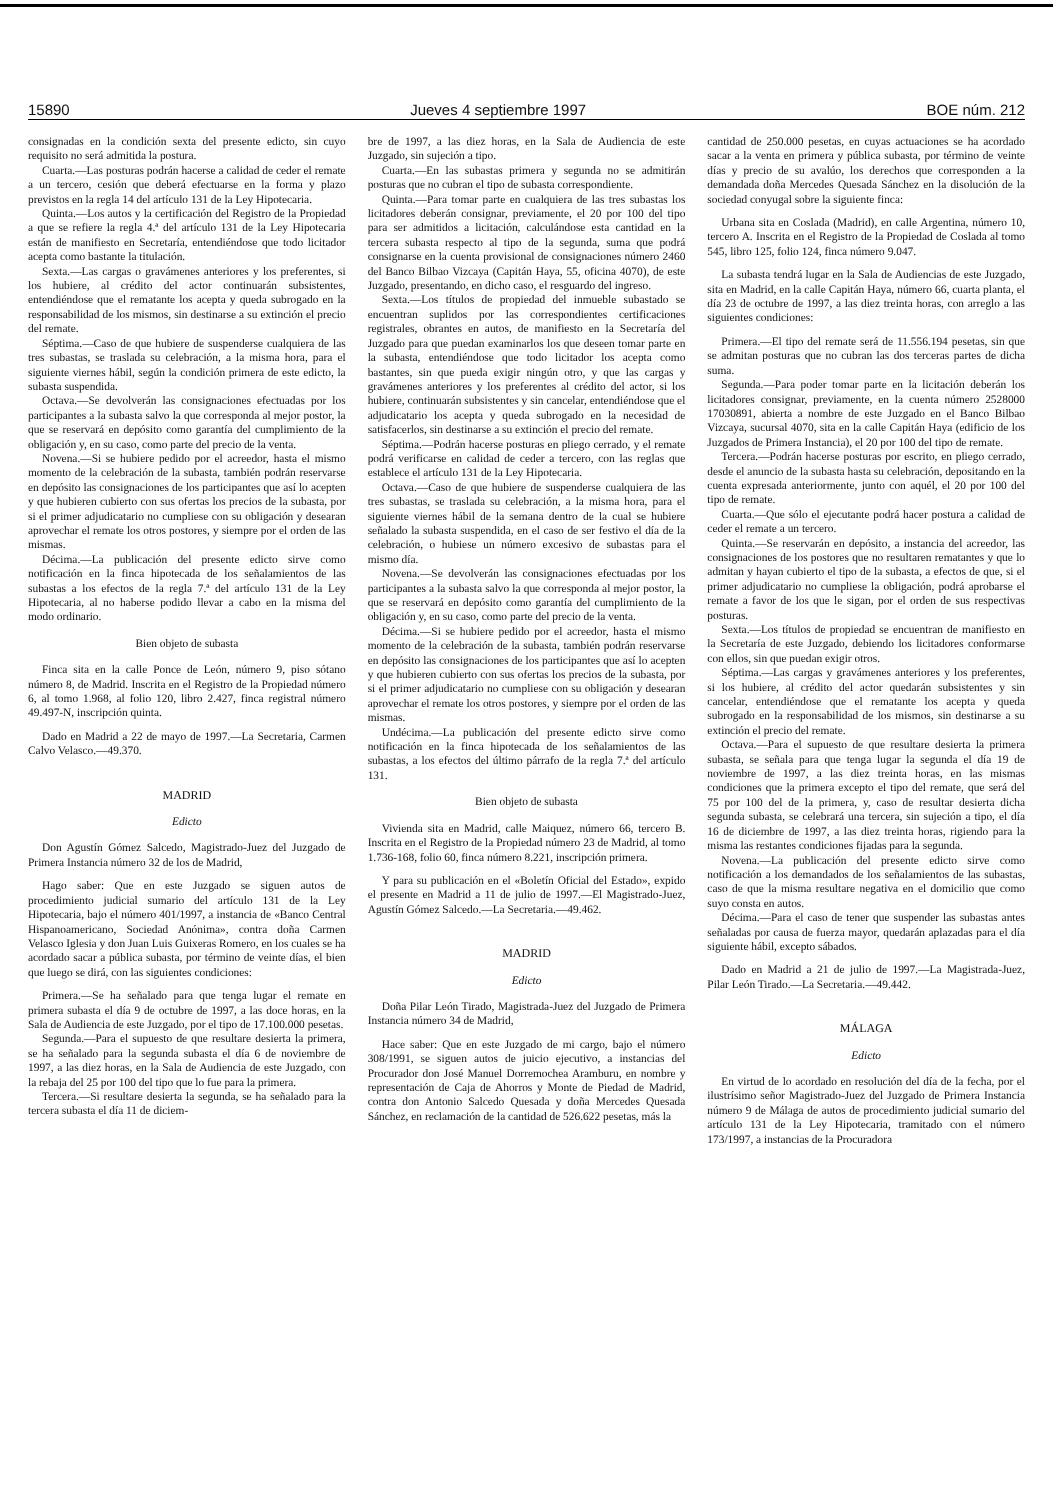15890 Jueves 4 septiembre 1997 BOE núm. 212
consignadas en la condición sexta del presente edicto, sin cuyo requisito no será admitida la postura.
Cuarta.—Las posturas podrán hacerse a calidad de ceder el remate a un tercero, cesión que deberá efectuarse en la forma y plazo previstos en la regla 14 del artículo 131 de la Ley Hipotecaria.
Quinta.—Los autos y la certificación del Registro de la Propiedad a que se refiere la regla 4.ª del artículo 131 de la Ley Hipotecaria están de manifiesto en Secretaría, entendiéndose que todo licitador acepta como bastante la titulación.
Sexta.—Las cargas o gravámenes anteriores y los preferentes, si los hubiere, al crédito del actor continuarán subsistentes, entendiéndose que el rematante los acepta y queda subrogado en la responsabilidad de los mismos, sin destinarse a su extinción el precio del remate.
Séptima.—Caso de que hubiere de suspenderse cualquiera de las tres subastas, se traslada su celebración, a la misma hora, para el siguiente viernes hábil, según la condición primera de este edicto, la subasta suspendida.
Octava.—Se devolverán las consignaciones efectuadas por los participantes a la subasta salvo la que corresponda al mejor postor, la que se reservará en depósito como garantía del cumplimiento de la obligación y, en su caso, como parte del precio de la venta.
Novena.—Si se hubiere pedido por el acreedor, hasta el mismo momento de la celebración de la subasta, también podrán reservarse en depósito las consignaciones de los participantes que así lo acepten y que hubieren cubierto con sus ofertas los precios de la subasta, por si el primer adjudicatario no cumpliese con su obligación y desearan aprovechar el remate los otros postores, y siempre por el orden de las mismas.
Décima.—La publicación del presente edicto sirve como notificación en la finca hipotecada de los señalamientos de las subastas a los efectos de la regla 7.ª del artículo 131 de la Ley Hipotecaria, al no haberse podido llevar a cabo en la misma del modo ordinario.
Bien objeto de subasta
Finca sita en la calle Ponce de León, número 9, piso sótano número 8, de Madrid. Inscrita en el Registro de la Propiedad número 6, al tomo 1.968, al folio 120, libro 2.427, finca registral número 49.497-N, inscripción quinta.
Dado en Madrid a 22 de mayo de 1997.—La Secretaria, Carmen Calvo Velasco.—49.370.
MADRID
Edicto
Don Agustín Gómez Salcedo, Magistrado-Juez del Juzgado de Primera Instancia número 32 de los de Madrid,
Hago saber: Que en este Juzgado se siguen autos de procedimiento judicial sumario del artículo 131 de la Ley Hipotecaria, bajo el número 401/1997, a instancia de «Banco Central Hispanoamericano, Sociedad Anónima», contra doña Carmen Velasco Iglesia y don Juan Luis Guixeras Romero, en los cuales se ha acordado sacar a pública subasta, por término de veinte días, el bien que luego se dirá, con las siguientes condiciones:
Primera.—Se ha señalado para que tenga lugar el remate en primera subasta el día 9 de octubre de 1997, a las doce horas, en la Sala de Audiencia de este Juzgado, por el tipo de 17.100.000 pesetas.
Segunda.—Para el supuesto de que resultare desierta la primera, se ha señalado para la segunda subasta el día 6 de noviembre de 1997, a las diez horas, en la Sala de Audiencia de este Juzgado, con la rebaja del 25 por 100 del tipo que lo fue para la primera.
Tercera.—Si resultare desierta la segunda, se ha señalado para la tercera subasta el día 11 de diciem-
bre de 1997, a las diez horas, en la Sala de Audiencia de este Juzgado, sin sujeción a tipo.
Cuarta.—En las subastas primera y segunda no se admitirán posturas que no cubran el tipo de subasta correspondiente.
Quinta.—Para tomar parte en cualquiera de las tres subastas los licitadores deberán consignar, previamente, el 20 por 100 del tipo para ser admitidos a licitación, calculándose esta cantidad en la tercera subasta respecto al tipo de la segunda, suma que podrá consignarse en la cuenta provisional de consignaciones número 2460 del Banco Bilbao Vizcaya (Capitán Haya, 55, oficina 4070), de este Juzgado, presentando, en dicho caso, el resguardo del ingreso.
Sexta.—Los títulos de propiedad del inmueble subastado se encuentran suplidos por las correspondientes certificaciones registrales, obrantes en autos, de manifiesto en la Secretaría del Juzgado para que puedan examinarlos los que deseen tomar parte en la subasta, entendiéndose que todo licitador los acepta como bastantes, sin que pueda exigir ningún otro, y que las cargas y gravámenes anteriores y los preferentes al crédito del actor, si los hubiere, continuarán subsistentes y sin cancelar, entendiéndose que el adjudicatario los acepta y queda subrogado en la necesidad de satisfacerlos, sin destinarse a su extinción el precio del remate.
Séptima.—Podrán hacerse posturas en pliego cerrado, y el remate podrá verificarse en calidad de ceder a tercero, con las reglas que establece el artículo 131 de la Ley Hipotecaria.
Octava.—Caso de que hubiere de suspenderse cualquiera de las tres subastas, se traslada su celebración, a la misma hora, para el siguiente viernes hábil de la semana dentro de la cual se hubiere señalado la subasta suspendida, en el caso de ser festivo el día de la celebración, o hubiese un número excesivo de subastas para el mismo día.
Novena.—Se devolverán las consignaciones efectuadas por los participantes a la subasta salvo la que corresponda al mejor postor, la que se reservará en depósito como garantía del cumplimiento de la obligación y, en su caso, como parte del precio de la venta.
Décima.—Si se hubiere pedido por el acreedor, hasta el mismo momento de la celebración de la subasta, también podrán reservarse en depósito las consignaciones de los participantes que así lo acepten y que hubieren cubierto con sus ofertas los precios de la subasta, por si el primer adjudicatario no cumpliese con su obligación y desearan aprovechar el remate los otros postores, y siempre por el orden de las mismas.
Undécima.—La publicación del presente edicto sirve como notificación en la finca hipotecada de los señalamientos de las subastas, a los efectos del último párrafo de la regla 7.ª del artículo 131.
Bien objeto de subasta
Vivienda sita en Madrid, calle Maiquez, número 66, tercero B. Inscrita en el Registro de la Propiedad número 23 de Madrid, al tomo 1.736-168, folio 60, finca número 8.221, inscripción primera.
Y para su publicación en el «Boletín Oficial del Estado», expido el presente en Madrid a 11 de julio de 1997.—El Magistrado-Juez, Agustín Gómez Salcedo.—La Secretaria.—49.462.
MADRID
Edicto
Doña Pilar León Tirado, Magistrada-Juez del Juzgado de Primera Instancia número 34 de Madrid,
Hace saber: Que en este Juzgado de mi cargo, bajo el número 308/1991, se siguen autos de juicio ejecutivo, a instancias del Procurador don José Manuel Dorremochea Aramburu, en nombre y representación de Caja de Ahorros y Monte de Piedad de Madrid, contra don Antonio Salcedo Quesada y doña Mercedes Quesada Sánchez, en reclamación de la cantidad de 526.622 pesetas, más la
cantidad de 250.000 pesetas, en cuyas actuaciones se ha acordado sacar a la venta en primera y pública subasta, por término de veinte días y precio de su avalúo, los derechos que corresponden a la demandada doña Mercedes Quesada Sánchez en la disolución de la sociedad conyugal sobre la siguiente finca:
Urbana sita en Coslada (Madrid), en calle Argentina, número 10, tercero A. Inscrita en el Registro de la Propiedad de Coslada al tomo 545, libro 125, folio 124, finca número 9.047.
La subasta tendrá lugar en la Sala de Audiencias de este Juzgado, sita en Madrid, en la calle Capitán Haya, número 66, cuarta planta, el día 23 de octubre de 1997, a las diez treinta horas, con arreglo a las siguientes condiciones:
Primera.—El tipo del remate será de 11.556.194 pesetas, sin que se admitan posturas que no cubran las dos terceras partes de dicha suma.
Segunda.—Para poder tomar parte en la licitación deberán los licitadores consignar, previamente, en la cuenta número 2528000 17030891, abierta a nombre de este Juzgado en el Banco Bilbao Vizcaya, sucursal 4070, sita en la calle Capitán Haya (edificio de los Juzgados de Primera Instancia), el 20 por 100 del tipo de remate.
Tercera.—Podrán hacerse posturas por escrito, en pliego cerrado, desde el anuncio de la subasta hasta su celebración, depositando en la cuenta expresada anteriormente, junto con aquél, el 20 por 100 del tipo de remate.
Cuarta.—Que sólo el ejecutante podrá hacer postura a calidad de ceder el remate a un tercero.
Quinta.—Se reservarán en depósito, a instancia del acreedor, las consignaciones de los postores que no resultaren rematantes y que lo admitan y hayan cubierto el tipo de la subasta, a efectos de que, si el primer adjudicatario no cumpliese la obligación, podrá aprobarse el remate a favor de los que le sigan, por el orden de sus respectivas posturas.
Sexta.—Los títulos de propiedad se encuentran de manifiesto en la Secretaría de este Juzgado, debiendo los licitadores conformarse con ellos, sin que puedan exigir otros.
Séptima.—Las cargas y gravámenes anteriores y los preferentes, si los hubiere, al crédito del actor quedarán subsistentes y sin cancelar, entendiéndose que el rematante los acepta y queda subrogado en la responsabilidad de los mismos, sin destinarse a su extinción el precio del remate.
Octava.—Para el supuesto de que resultare desierta la primera subasta, se señala para que tenga lugar la segunda el día 19 de noviembre de 1997, a las diez treinta horas, en las mismas condiciones que la primera excepto el tipo del remate, que será del 75 por 100 del de la primera, y, caso de resultar desierta dicha segunda subasta, se celebrará una tercera, sin sujeción a tipo, el día 16 de diciembre de 1997, a las diez treinta horas, rigiendo para la misma las restantes condiciones fijadas para la segunda.
Novena.—La publicación del presente edicto sirve como notificación a los demandados de los señalamientos de las subastas, caso de que la misma resultare negativa en el domicilio que como suyo consta en autos.
Décima.—Para el caso de tener que suspender las subastas antes señaladas por causa de fuerza mayor, quedarán aplazadas para el día siguiente hábil, excepto sábados.
Dado en Madrid a 21 de julio de 1997.—La Magistrada-Juez, Pilar León Tirado.—La Secretaria.—49.442.
MÁLAGA
Edicto
En virtud de lo acordado en resolución del día de la fecha, por el ilustrísimo señor Magistrado-Juez del Juzgado de Primera Instancia número 9 de Málaga de autos de procedimiento judicial sumario del artículo 131 de la Ley Hipotecaria, tramitado con el número 173/1997, a instancias de la Procuradora